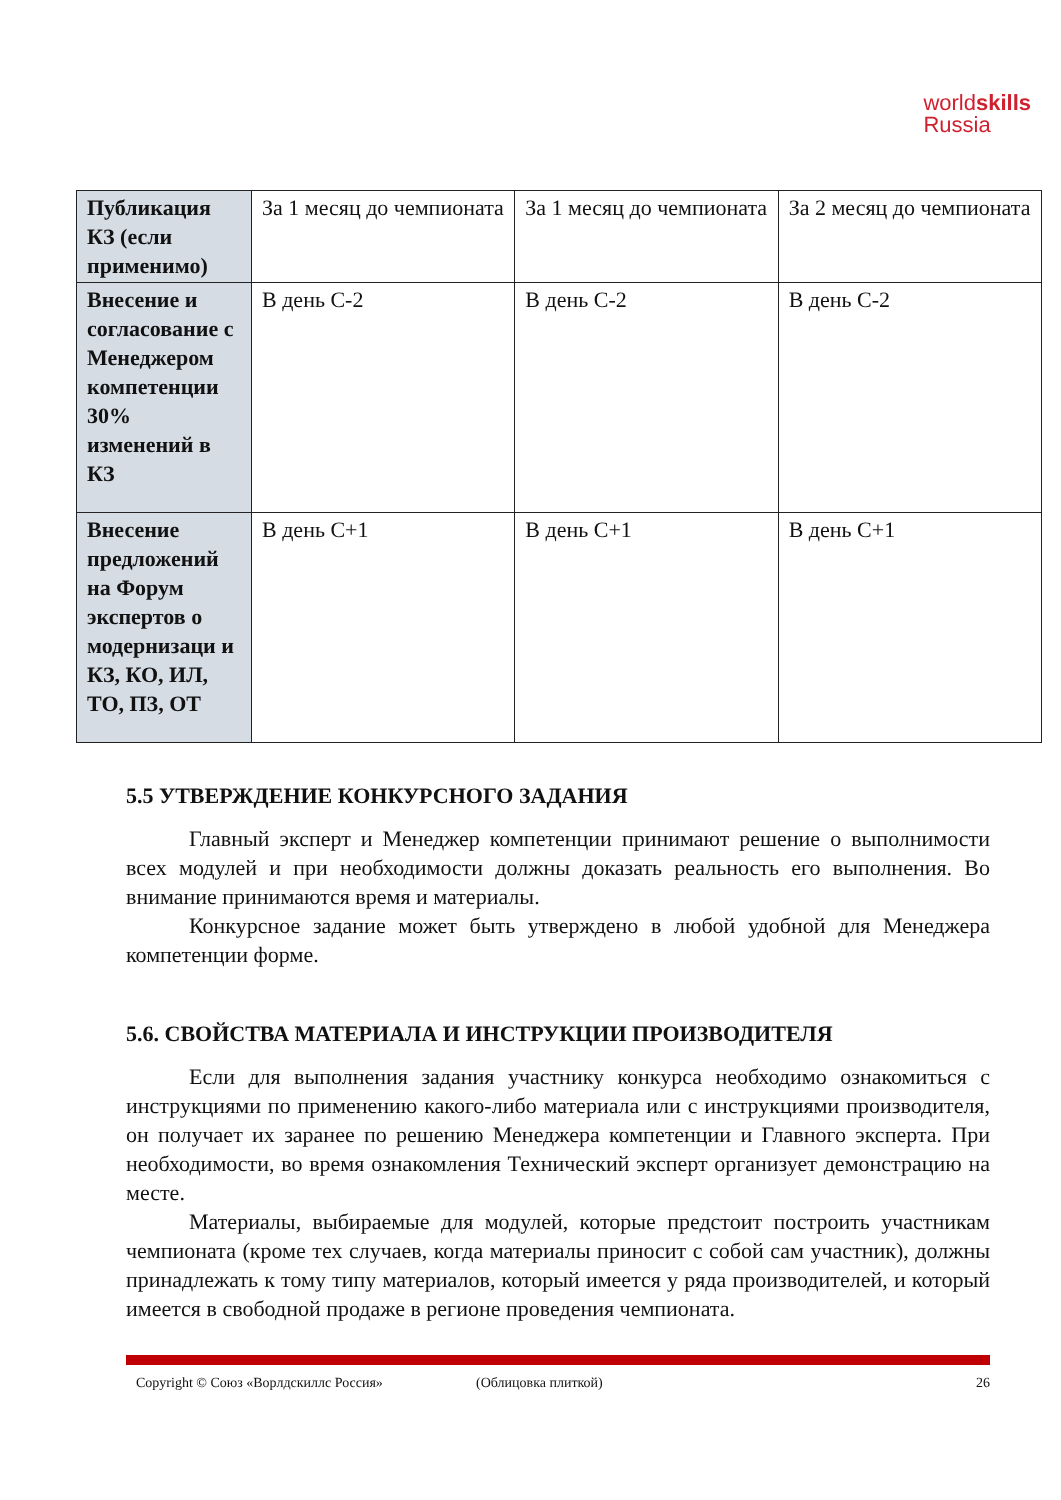worldskills
Russia
| Публикация КЗ (если применимо) | За 1 месяц до чемпионата | За 1 месяц до чемпионата | За 2 месяц до чемпионата |
| Внесение и согласование с Менеджером компетенции 30% изменений в КЗ | В день С-2 | В день С-2 | В день С-2 |
| Внесение предложений на Форум экспертов о модернизаци и КЗ, КО, ИЛ, ТО, ПЗ, ОТ | В день С+1 | В день С+1 | В день С+1 |
5.5 УТВЕРЖДЕНИЕ КОНКУРСНОГО ЗАДАНИЯ
Главный эксперт и Менеджер компетенции принимают решение о выполнимости всех модулей и при необходимости должны доказать реальность его выполнения. Во внимание принимаются время и материалы.
Конкурсное задание может быть утверждено в любой удобной для Менеджера компетенции форме.
5.6. СВОЙСТВА МАТЕРИАЛА И ИНСТРУКЦИИ ПРОИЗВОДИТЕЛЯ
Если для выполнения задания участнику конкурса необходимо ознакомиться с инструкциями по применению какого-либо материала или с инструкциями производителя, он получает их заранее по решению Менеджера компетенции и Главного эксперта. При необходимости, во время ознакомления Технический эксперт организует демонстрацию на месте.
Материалы, выбираемые для модулей, которые предстоит построить участникам чемпионата (кроме тех случаев, когда материалы приносит с собой сам участник), должны принадлежать к тому типу материалов, который имеется у ряда производителей, и который имеется в свободной продаже в регионе проведения чемпионата.
Copyright © Союз «Ворлдскиллс Россия» (Облицовка плиткой) 26